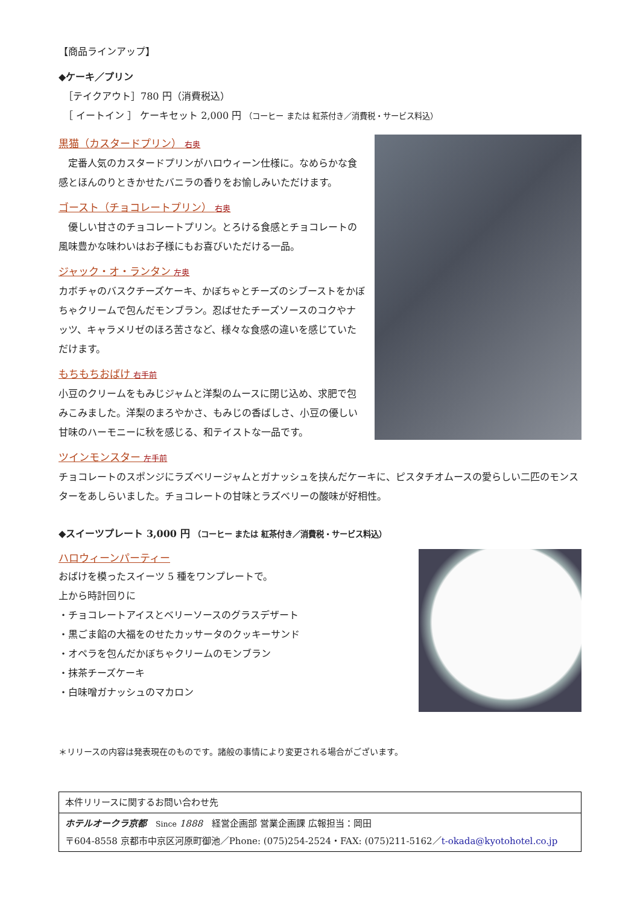【商品ラインアップ】
◆ケーキ／プリン
　［テイクアウト］780 円（消費税込）
　［ イートイン ］ ケーキセット 2,000 円 （コーヒー または 紅茶付き／消費税・サービス料込）
黒猫（カスタードプリン） 右奥
　定番人気のカスタードプリンがハロウィーン仕様に。なめらかな食感とほんのりときかせたバニラの香りをお愉しみいただけます。
ゴースト（チョコレートプリン） 右奥
　優しい甘さのチョコレートプリン。とろける食感とチョコレートの風味豊かな味わいはお子様にもお喜びいただける一品。
ジャック・オ・ランタン 左奥
カボチャのバスクチーズケーキ、かぼちゃとチーズのシブーストをかぼちゃクリームで包んだモンブラン。忍ばせたチーズソースのコクやナッツ、キャラメリゼのほろ苦さなど、様々な食感の違いを感じていただけます。
もちもちおばけ 右手前
小豆のクリームをもみじジャムと洋梨のムースに閉じ込め、求肥で包みこみました。洋梨のまろやかさ、もみじの香ばしさ、小豆の優しい甘味のハーモニーに秋を感じる、和テイストな一品です。
ツインモンスター 左手前
チョコレートのスポンジにラズベリージャムとガナッシュを挟んだケーキに、ピスタチオムースの愛らしい二匹のモンスターをあしらいました。チョコレートの甘味とラズベリーの酸味が好相性。
◆スイーツプレート 3,000 円 （コーヒー または 紅茶付き／消費税・サービス料込）
ハロウィーンパーティー
おばけを模ったスイーツ 5 種をワンプレートで。
上から時計回りに
・チョコレートアイスとベリーソースのグラスデザート
・黒ごま餡の大福をのせたカッサータのクッキーサンド
・オペラを包んだかぼちゃクリームのモンブラン
・抹茶チーズケーキ
・白味噌ガナッシュのマカロン
＊リリースの内容は発表現在のものです。諸般の事情により変更される場合がございます。
| 本件リリースに関するお問い合わせ先 |
| ホテルオークラ京都 Since 1888 経営企画部 営業企画課 広報担当：岡田 〒604-8558 京都市中京区河原町御池／Phone: (075)254-2524・FAX: (075)211-5162／ t-okada@kyotohotel.co.jp |